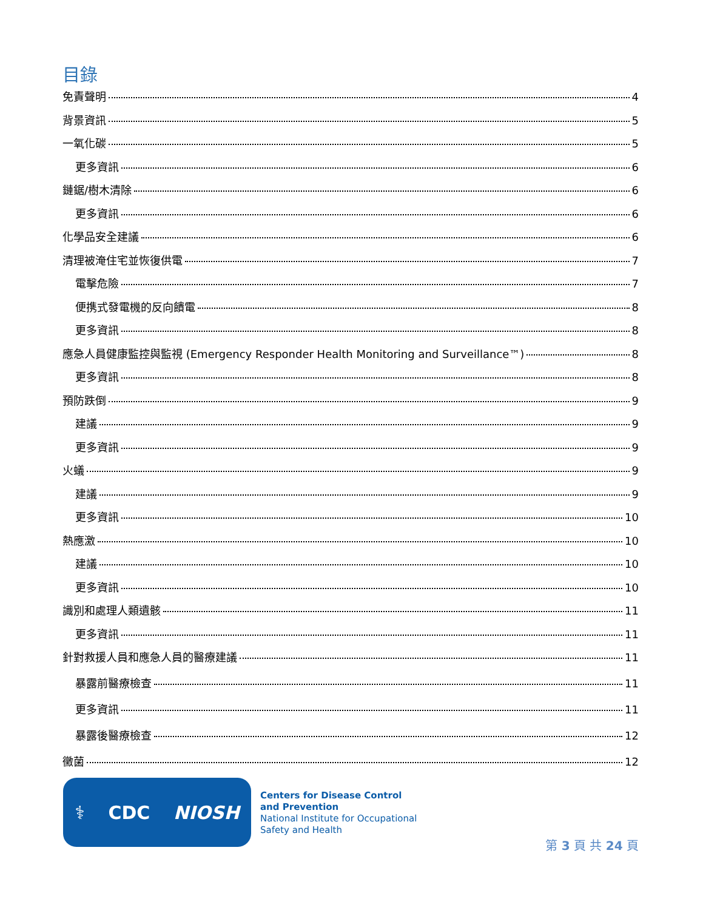目錄
免責聲明 4
背景資訊 5
一氧化碳 5
更多資訊 6
鏈鋸/樹木清除 6
更多資訊 6
化學品安全建議 6
清理被淹住宅並恢復供電 7
電擊危險 7
便携式發電機的反向饋電 8
更多資訊 8
應急人員健康監控與監視 (Emergency Responder Health Monitoring and Surveillance™) 8
更多資訊 8
預防跌倒 9
建議 9
更多資訊 9
火蟻 9
建議 9
更多資訊 10
熱應激 10
建議 10
更多資訊 10
識別和處理人類遺骸 11
更多資訊 11
針對救援人員和應急人員的醫療建議 11
暴露前醫療檢查 11
更多資訊 11
暴露後醫療檢查 12
黴菌 12
⚕ CDC NIOSH
Centers for Disease Control
and Prevention
National Institute for Occupational
Safety and Health
第 3 頁 共 24 頁